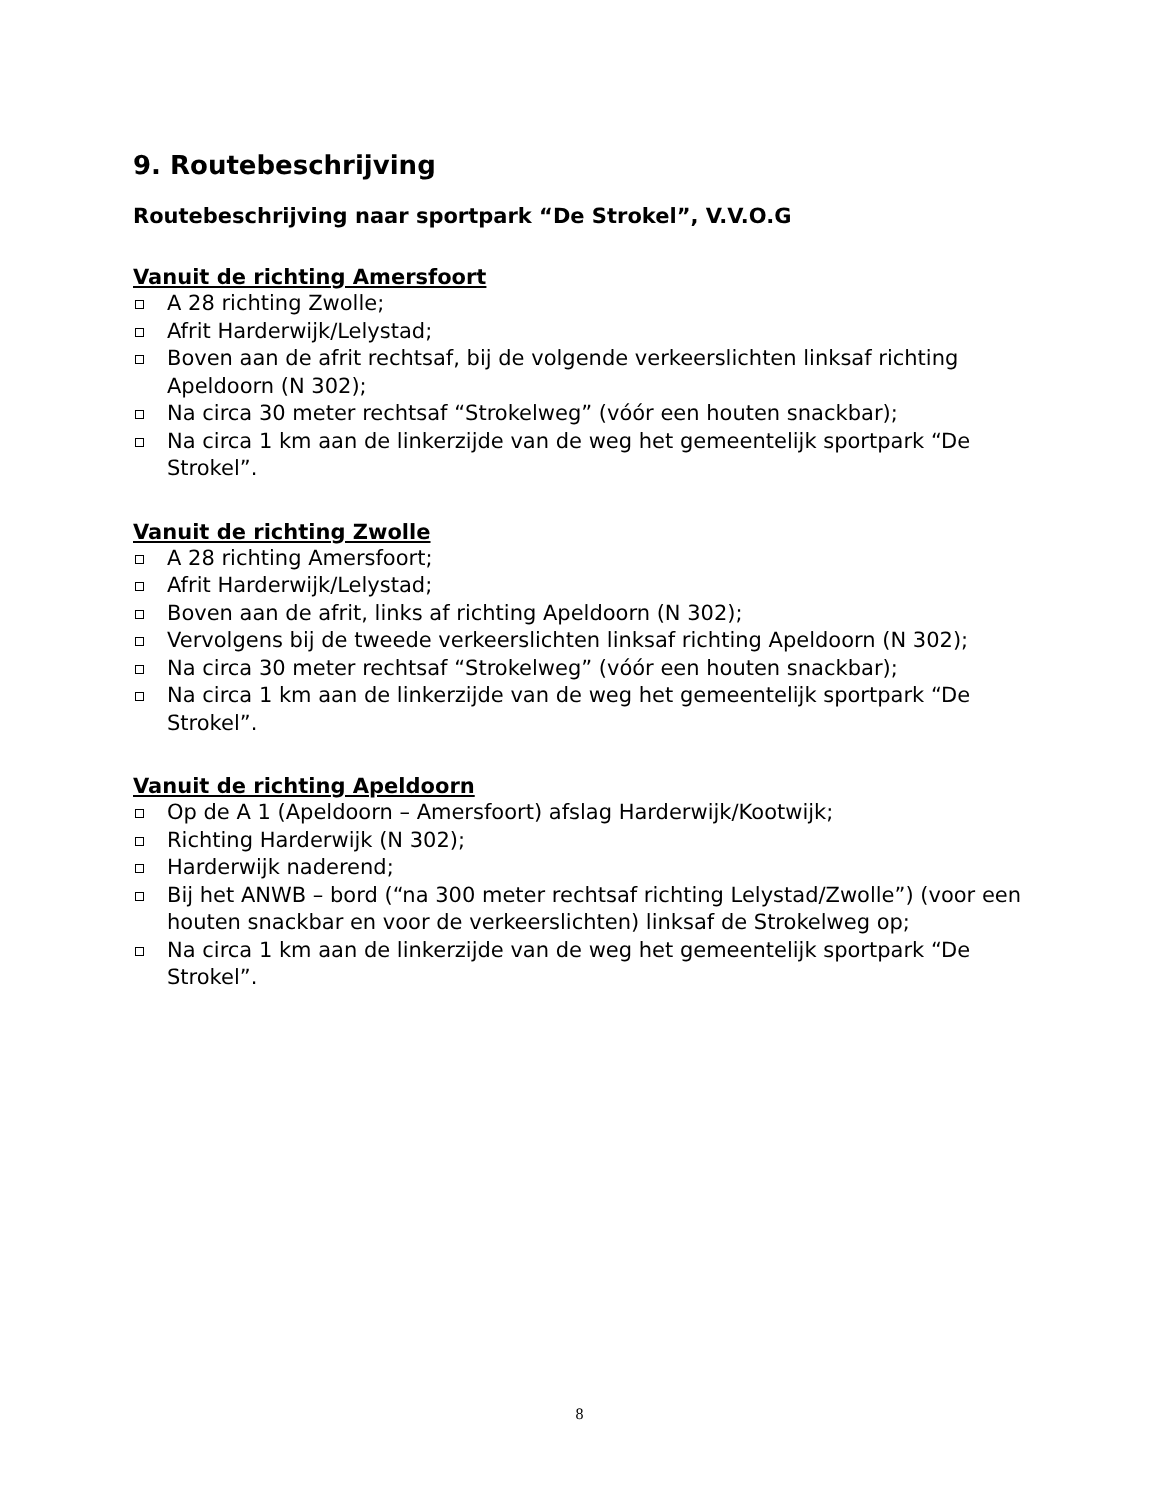9. Routebeschrijving
Routebeschrijving naar sportpark “De Strokel”, V.V.O.G
Vanuit de richting Amersfoort
A 28 richting Zwolle;
Afrit Harderwijk/Lelystad;
Boven aan de afrit rechtsaf, bij de volgende verkeerslichten linksaf richting Apeldoorn (N 302);
Na circa 30 meter rechtsaf “Strokelweg” (vóór een houten snackbar);
Na circa 1 km aan de linkerzijde van de weg het gemeentelijk sportpark “De Strokel”.
Vanuit de richting Zwolle
A 28 richting Amersfoort;
Afrit Harderwijk/Lelystad;
Boven aan de afrit, links af richting Apeldoorn (N 302);
Vervolgens bij de tweede verkeerslichten linksaf richting Apeldoorn (N 302);
Na circa 30 meter rechtsaf “Strokelweg” (vóór een houten snackbar);
Na circa 1 km aan de linkerzijde van de weg het gemeentelijk sportpark “De Strokel”.
Vanuit de richting Apeldoorn
Op de A 1 (Apeldoorn – Amersfoort) afslag Harderwijk/Kootwijk;
Richting Harderwijk (N 302);
Harderwijk naderend;
Bij het ANWB – bord (“na 300 meter rechtsaf richting Lelystad/Zwolle”) (voor een houten snackbar en voor de verkeerslichten) linksaf de Strokelweg op;
Na circa 1 km aan de linkerzijde van de weg het gemeentelijk sportpark “De Strokel”.
8